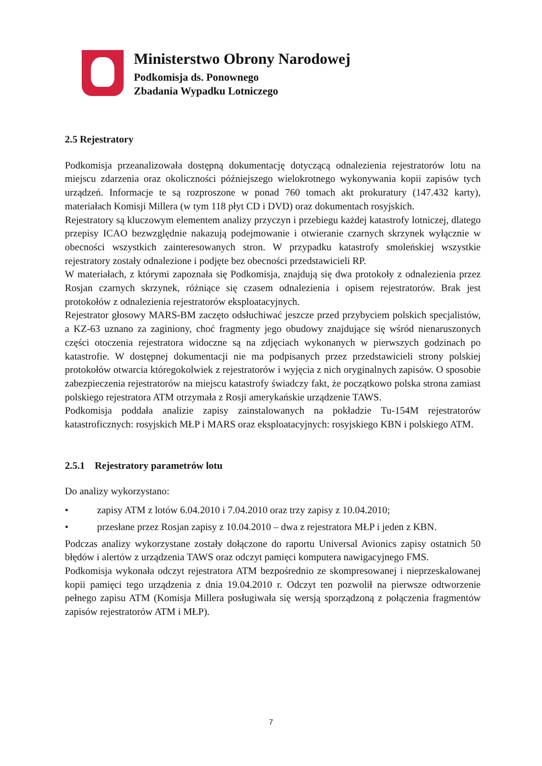Ministerstwo Obrony Narodowej
Podkomisja ds. Ponownego
Zbadania Wypadku Lotniczego
2.5 Rejestratory
Podkomisja przeanalizowała dostępną dokumentację dotyczącą odnalezienia rejestratorów lotu na miejscu zdarzenia oraz okoliczności późniejszego wielokrotnego wykonywania kopii zapisów tych urządzeń. Informacje te są rozproszone w ponad 760 tomach akt prokuratury (147.432 karty), materiałach Komisji Millera (w tym 118 płyt CD i DVD) oraz dokumentach rosyjskich.
Rejestratory są kluczowym elementem analizy przyczyn i przebiegu każdej katastrofy lotniczej, dlatego przepisy ICAO bezwzględnie nakazują podejmowanie i otwieranie czarnych skrzynek wyłącznie w obecności wszystkich zainteresowanych stron. W przypadku katastrofy smoleńskiej wszystkie rejestratory zostały odnalezione i podjęte bez obecności przedstawicieli RP.
W materiałach, z którymi zapoznała się Podkomisja, znajdują się dwa protokoły z odnalezienia przez Rosjan czarnych skrzynek, różniące się czasem odnalezienia i opisem rejestratorów. Brak jest protokołów z odnalezienia rejestratorów eksploatacyjnych.
Rejestrator głosowy MARS-BM zaczęto odsłuchiwać jeszcze przed przybyciem polskich specjalistów, a KZ-63 uznano za zaginiony, choć fragmenty jego obudowy znajdujące się wśród nienaruszonych części otoczenia rejestratora widoczne są na zdjęciach wykonanych w pierwszych godzinach po katastrofie. W dostępnej dokumentacji nie ma podpisanych przez przedstawicieli strony polskiej protokołów otwarcia któregokolwiek z rejestratorów i wyjęcia z nich oryginalnych zapisów. O sposobie zabezpieczenia rejestratorów na miejscu katastrofy świadczy fakt, że początkowo polska strona zamiast polskiego rejestratora ATM otrzymała z Rosji amerykańskie urządzenie TAWS.
Podkomisja poddała analizie zapisy zainstalowanych na pokładzie Tu-154M rejestratorów katastroficznych: rosyjskich MŁP i MARS oraz eksploatacyjnych: rosyjskiego KBN i polskiego ATM.
2.5.1 Rejestratory parametrów lotu
Do analizy wykorzystano:
• zapisy ATM z lotów 6.04.2010 i 7.04.2010 oraz trzy zapisy z 10.04.2010;
• przesłane przez Rosjan zapisy z 10.04.2010 – dwa z rejestratora MŁP i jeden z KBN.
Podczas analizy wykorzystane zostały dołączone do raportu Universal Avionics zapisy ostatnich 50 błędów i alertów z urządzenia TAWS oraz odczyt pamięci komputera nawigacyjnego FMS.
Podkomisja wykonała odczyt rejestratora ATM bezpośrednio ze skompresowanej i nieprzeskalowanej kopii pamięci tego urządzenia z dnia 19.04.2010 r. Odczyt ten pozwolił na pierwsze odtworzenie pełnego zapisu ATM (Komisja Millera posługiwała się wersją sporządzoną z połączenia fragmentów zapisów rejestratorów ATM i MŁP).
7